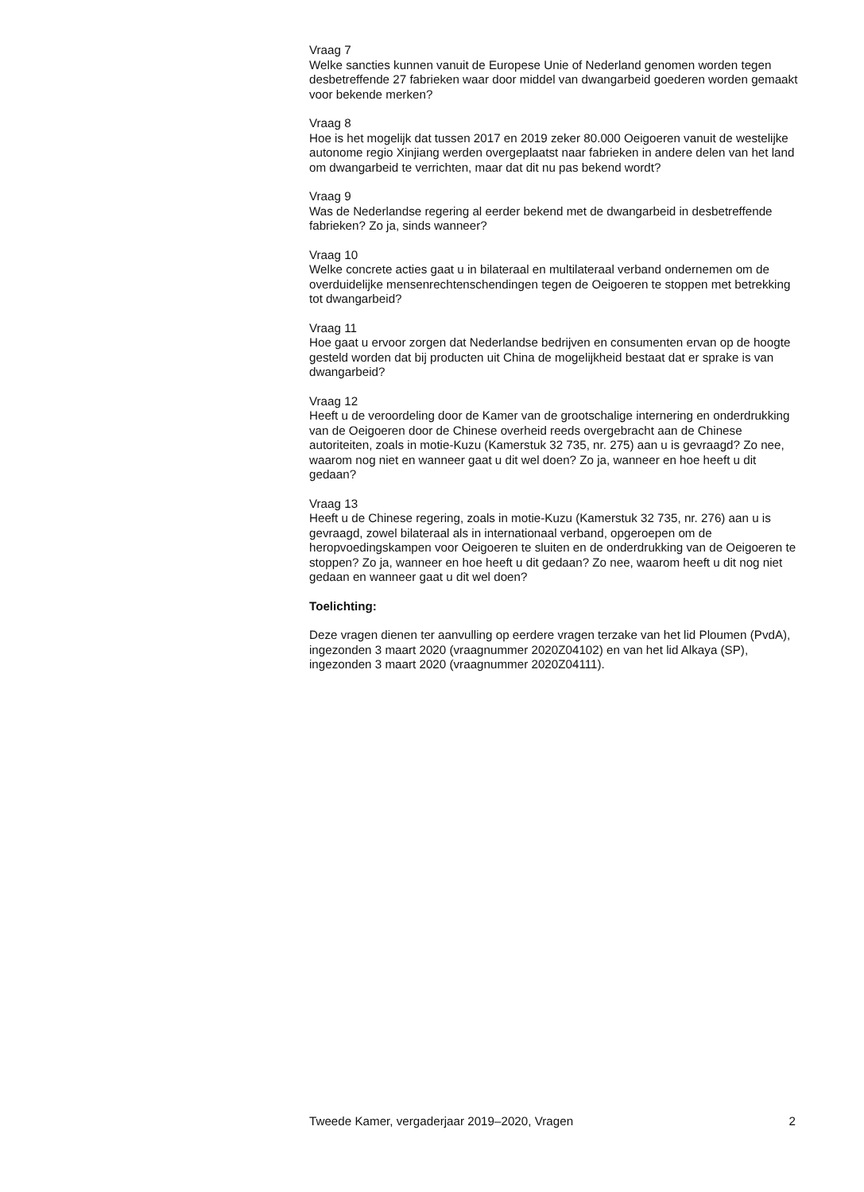Vraag 7
Welke sancties kunnen vanuit de Europese Unie of Nederland genomen worden tegen desbetreffende 27 fabrieken waar door middel van dwangar­beid goederen worden gemaakt voor bekende merken?
Vraag 8
Hoe is het mogelijk dat tussen 2017 en 2019 zeker 80.000 Oeigoeren vanuit de westelijke autonome regio Xinjiang werden overgeplaatst naar fabrieken in andere delen van het land om dwangarbeid te verrichten, maar dat dit nu pas bekend wordt?
Vraag 9
Was de Nederlandse regering al eerder bekend met de dwangarbeid in desbetreffende fabrieken? Zo ja, sinds wanneer?
Vraag 10
Welke concrete acties gaat u in bilateraal en multilateraal verband onderne­men om de overduidelijke mensenrechtenschendingen tegen de Oeigoeren te stoppen met betrekking tot dwangarbeid?
Vraag 11
Hoe gaat u ervoor zorgen dat Nederlandse bedrijven en consumenten ervan op de hoogte gesteld worden dat bij producten uit China de mogelijkheid bestaat dat er sprake is van dwangarbeid?
Vraag 12
Heeft u de veroordeling door de Kamer van de grootschalige internering en onderdrukking van de Oeigoeren door de Chinese overheid reeds overge­bracht aan de Chinese autoriteiten, zoals in motie-Kuzu (Kamerstuk 32 735, nr. 275) aan u is gevraagd? Zo nee, waarom nog niet en wanneer gaat u dit wel doen? Zo ja, wanneer en hoe heeft u dit gedaan?
Vraag 13
Heeft u de Chinese regering, zoals in motie-Kuzu (Kamerstuk 32 735, nr. 276) aan u is gevraagd, zowel bilateraal als in internationaal verband, opgeroepen om de heropvoedingskampen voor Oeigoeren te sluiten en de onderdrukking van de Oeigoeren te stoppen? Zo ja, wanneer en hoe heeft u dit gedaan? Zo nee, waarom heeft u dit nog niet gedaan en wanneer gaat u dit wel doen?
Toelichting:
Deze vragen dienen ter aanvulling op eerdere vragen terzake van het lid Ploumen (PvdA), ingezonden 3 maart 2020 (vraagnummer 2020Z04102) en van het lid Alkaya (SP), ingezonden 3 maart 2020 (vraagnummer 2020Z04111).
Tweede Kamer, vergaderjaar 2019–2020, Vragen 2